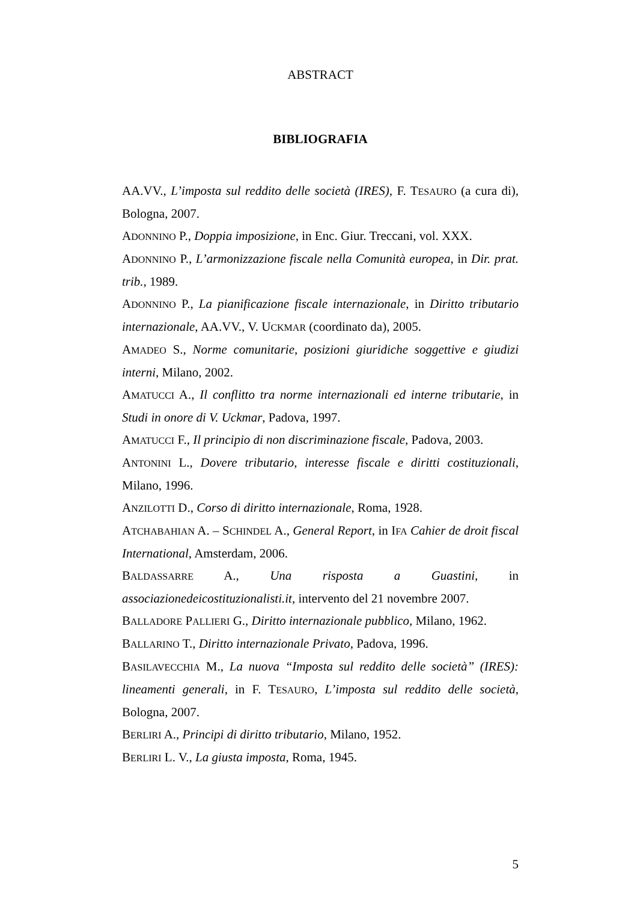ABSTRACT
BIBLIOGRAFIA
AA.VV., L’imposta sul reddito delle società (IRES), F. TESAURO (a cura di), Bologna, 2007.
ADONNINO P., Doppia imposizione, in Enc. Giur. Treccani, vol. XXX.
ADONNINO P., L’armonizzazione fiscale nella Comunità europea, in Dir. prat. trib., 1989.
ADONNINO P., La pianificazione fiscale internazionale, in Diritto tributario internazionale, AA.VV., V. UCKMAR (coordinato da), 2005.
AMADEO S., Norme comunitarie, posizioni giuridiche soggettive e giudizi interni, Milano, 2002.
AMATUCCI A., Il conflitto tra norme internazionali ed interne tributarie, in Studi in onore di V. Uckmar, Padova, 1997.
AMATUCCI F., Il principio di non discriminazione fiscale, Padova, 2003.
ANTONINI L., Dovere tributario, interesse fiscale e diritti costituzionali, Milano, 1996.
ANZILOTTI D., Corso di diritto internazionale, Roma, 1928.
ATCHABAHIAN A. – SCHINDEL A., General Report, in IFA Cahier de droit fiscal International, Amsterdam, 2006.
BALDASSARRE A., Una risposta a Guastini, in associazionedeicostituzionalisti.it, intervento del 21 novembre 2007.
BALLADORE PALLIERI G., Diritto internazionale pubblico, Milano, 1962.
BALLARINO T., Diritto internazionale Privato, Padova, 1996.
BASILAVECCHIA M., La nuova “Imposta sul reddito delle società” (IRES): lineamenti generali, in F. TESAURO, L’imposta sul reddito delle società, Bologna, 2007.
BERLIRI A., Principi di diritto tributario, Milano, 1952.
BERLIRI L. V., La giusta imposta, Roma, 1945.
5